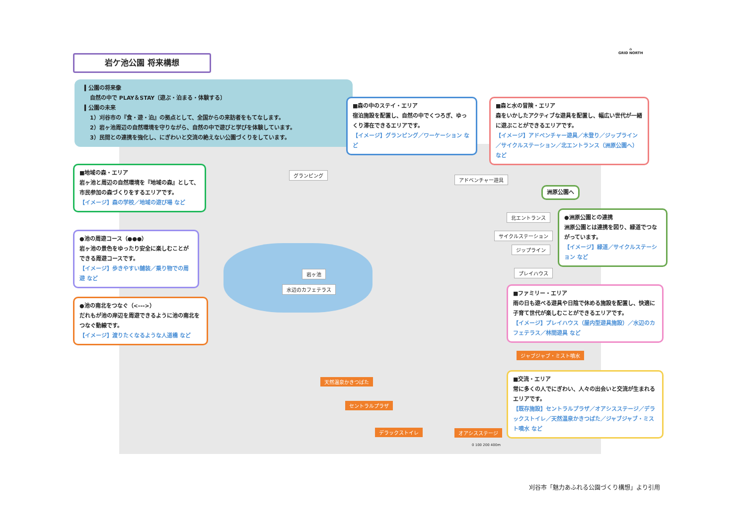岩ケ池公園 将来構想
▍公園の将来像
　自然の中で PLAY＆STAY〔遊ぶ・泊まる・体験する〕
▍公園の未来
　1）刈谷市の『食・遊・泊』の拠点として、全国からの来訪者をもてなします。
　2）岩ヶ池周辺の自然環境を守りながら、自然の中で遊びと学びを体験しています。
　3）民間との連携を強化し、にぎわいと交流の絶えない公園づくりをしています。
⌂
GRID NORTH
■森の中のステイ・エリア
宿泊施設を配置し、自然の中でくつろぎ、ゆっくり滞在できるエリアです。
【イメージ】グランピング／ワーケーション など
■森と水の冒険・エリア
森をいかしたアクティブな遊具を配置し、幅広い世代が一緒に遊ぶことができるエリアです。
【イメージ】アドベンチャー遊具／木登り／ジップライン／サイクルステーション／北エントランス（洲原公園へ） など
■地域の森・エリア
岩ヶ池と周辺の自然環境を『地域の森』として、市民参加の森づくりをするエリアです。
【イメージ】森の学校／地域の遊び場 など
●池の周遊コース（●●●）
岩ヶ池の景色をゆったり安全に楽しむことができる周遊コースです。
【イメージ】歩きやすい舗装／乗り物での周遊 など
●池の南北をつなぐ（<--->）
だれもが池の岸辺を周遊できるように池の南北をつなぐ動線です。
【イメージ】渡りたくなるような人道橋 など
●洲原公園との連携
洲原公園とは連携を図り、緑道でつながっています。
【イメージ】緑道／サイクルステーション など
■ファミリー・エリア
雨の日も遊べる遊具や日陰で休める施設を配置し、快適に子育て世代が楽しむことができるエリアです。
【イメージ】プレイハウス（屋内型遊具施設）／水辺のカフェテラス／林間遊具 など
■交流・エリア
常に多くの人でにぎわい、人々の出会いと交流が生まれるエリアです。
【既存施設】セントラルプラザ／オアシスステージ／デラックストイレ／天然温泉かきつばた／ジャブジャブ・ミスト噴水 など
洲原公園へ
グランピング
アドベンチャー遊具
北エントランス
サイクルステーション
ジップライン
プレイハウス
岩ヶ池
水辺のカフェテラス
ジャブジャブ・ミスト噴水
天然温泉かきつばた
セントラルプラザ
デラックストイレ オアシスステージ
0 100 200 400m
刈谷市「魅力あふれる公園づくり構想」より引用